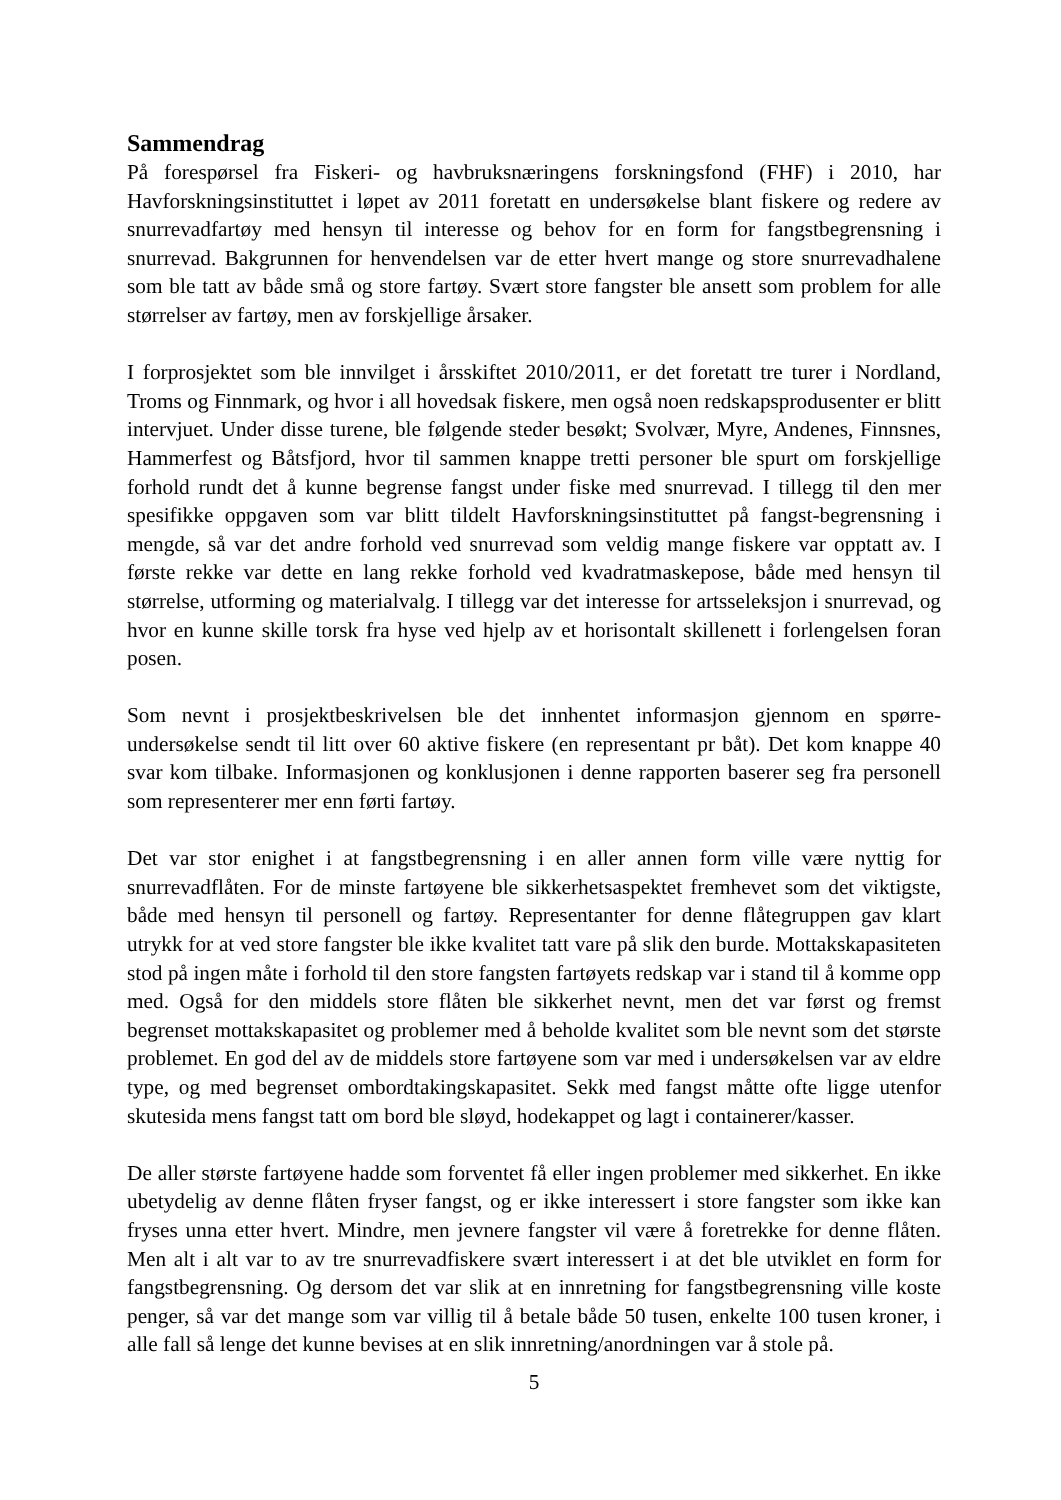Sammendrag
På forespørsel fra Fiskeri- og havbruksnæringens forskningsfond (FHF) i 2010, har Havforskningsinstituttet i løpet av 2011 foretatt en undersøkelse blant fiskere og redere av snurrevadfartøy med hensyn til interesse og behov for en form for fangstbegrensning i snurrevad. Bakgrunnen for henvendelsen var de etter hvert mange og store snurrevadhalene som ble tatt av både små og store fartøy. Svært store fangster ble ansett som problem for alle størrelser av fartøy, men av forskjellige årsaker.
I forprosjektet som ble innvilget i årsskiftet 2010/2011, er det foretatt tre turer i Nordland, Troms og Finnmark, og hvor i all hovedsak fiskere, men også noen redskapsprodusenter er blitt intervjuet. Under disse turene, ble følgende steder besøkt; Svolvær, Myre, Andenes, Finnsnes, Hammerfest og Båtsfjord, hvor til sammen knappe tretti personer ble spurt om forskjellige forhold rundt det å kunne begrense fangst under fiske med snurrevad. I tillegg til den mer spesifikke oppgaven som var blitt tildelt Havforskningsinstituttet på fangst-begrensning i mengde, så var det andre forhold ved snurrevad som veldig mange fiskere var opptatt av. I første rekke var dette en lang rekke forhold ved kvadratmaskepose, både med hensyn til størrelse, utforming og materialvalg. I tillegg var det interesse for artsseleksjon i snurrevad, og hvor en kunne skille torsk fra hyse ved hjelp av et horisontalt skillenett i forlengelsen foran posen.
Som nevnt i prosjektbeskrivelsen ble det innhentet informasjon gjennom en spørre-undersøkelse sendt til litt over 60 aktive fiskere (en representant pr båt). Det kom knappe 40 svar kom tilbake. Informasjonen og konklusjonen i denne rapporten baserer seg fra personell som representerer mer enn førti fartøy.
Det var stor enighet i at fangstbegrensning i en aller annen form ville være nyttig for snurrevadflåten. For de minste fartøyene ble sikkerhetsaspektet fremhevet som det viktigste, både med hensyn til personell og fartøy. Representanter for denne flåtegruppen gav klart utrykk for at ved store fangster ble ikke kvalitet tatt vare på slik den burde. Mottakskapasiteten stod på ingen måte i forhold til den store fangsten fartøyets redskap var i stand til å komme opp med. Også for den middels store flåten ble sikkerhet nevnt, men det var først og fremst begrenset mottakskapasitet og problemer med å beholde kvalitet som ble nevnt som det største problemet. En god del av de middels store fartøyene som var med i undersøkelsen var av eldre type, og med begrenset ombordtakingskapasitet. Sekk med fangst måtte ofte ligge utenfor skutesida mens fangst tatt om bord ble sløyd, hodekappet og lagt i containerer/kasser.
De aller største fartøyene hadde som forventet få eller ingen problemer med sikkerhet. En ikke ubetydelig av denne flåten fryser fangst, og er ikke interessert i store fangster som ikke kan fryses unna etter hvert. Mindre, men jevnere fangster vil være å foretrekke for denne flåten. Men alt i alt var to av tre snurrevadfiskere svært interessert i at det ble utviklet en form for fangstbegrensning. Og dersom det var slik at en innretning for fangstbegrensning ville koste penger, så var det mange som var villig til å betale både 50 tusen, enkelte 100 tusen kroner, i alle fall så lenge det kunne bevises at en slik innretning/anordningen var å stole på.
5